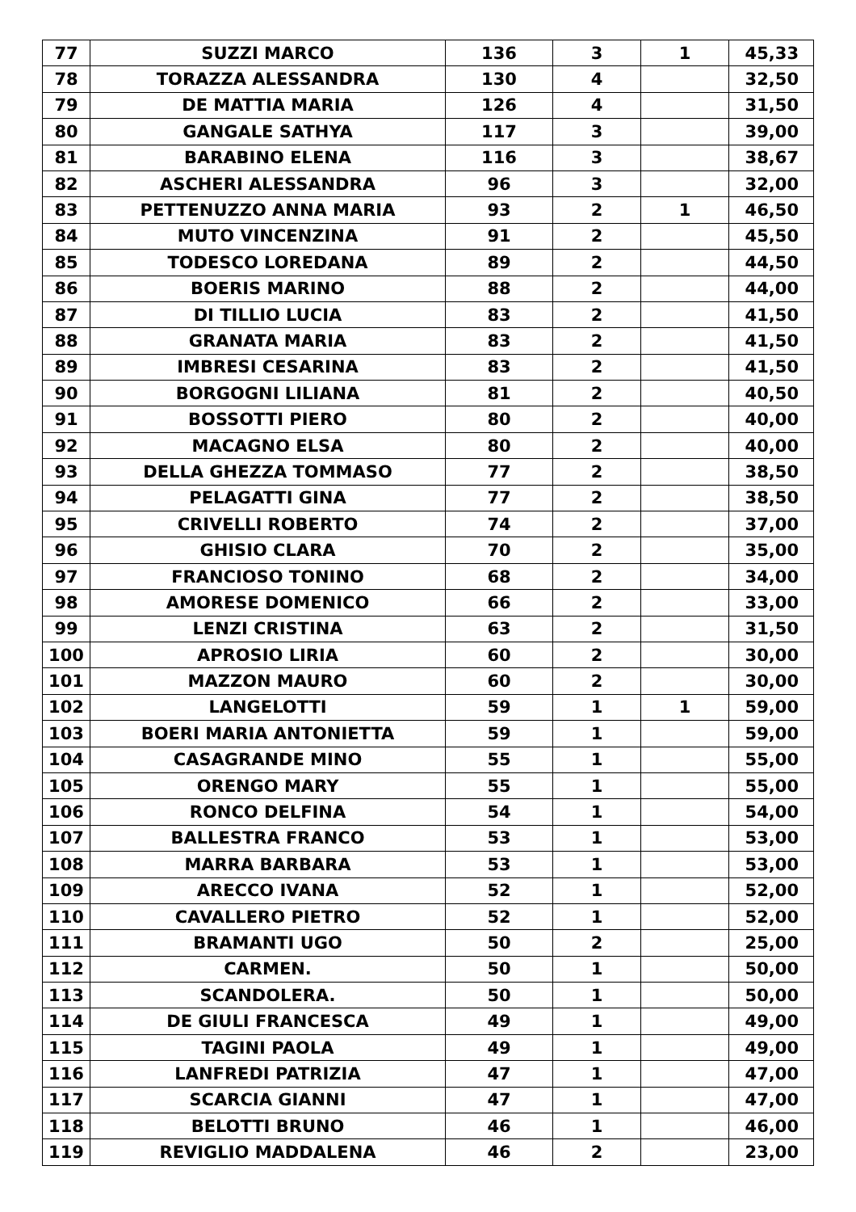| 77 | SUZZI MARCO | 136 | 3 | 1 | 45,33 |
| 78 | TORAZZA ALESSANDRA | 130 | 4 | | 32,50 |
| 79 | DE MATTIA MARIA | 126 | 4 | | 31,50 |
| 80 | GANGALE SATHYA | 117 | 3 | | 39,00 |
| 81 | BARABINO ELENA | 116 | 3 | | 38,67 |
| 82 | ASCHERI ALESSANDRA | 96 | 3 | | 32,00 |
| 83 | PETTENUZZO ANNA MARIA | 93 | 2 | 1 | 46,50 |
| 84 | MUTO VINCENZINA | 91 | 2 | | 45,50 |
| 85 | TODESCO LOREDANA | 89 | 2 | | 44,50 |
| 86 | BOERIS MARINO | 88 | 2 | | 44,00 |
| 87 | DI TILLIO LUCIA | 83 | 2 | | 41,50 |
| 88 | GRANATA MARIA | 83 | 2 | | 41,50 |
| 89 | IMBRESI CESARINA | 83 | 2 | | 41,50 |
| 90 | BORGOGNI LILIANA | 81 | 2 | | 40,50 |
| 91 | BOSSOTTI PIERO | 80 | 2 | | 40,00 |
| 92 | MACAGNO ELSA | 80 | 2 | | 40,00 |
| 93 | DELLA GHEZZA TOMMASO | 77 | 2 | | 38,50 |
| 94 | PELAGATTI GINA | 77 | 2 | | 38,50 |
| 95 | CRIVELLI ROBERTO | 74 | 2 | | 37,00 |
| 96 | GHISIO CLARA | 70 | 2 | | 35,00 |
| 97 | FRANCIOSO TONINO | 68 | 2 | | 34,00 |
| 98 | AMORESE DOMENICO | 66 | 2 | | 33,00 |
| 99 | LENZI CRISTINA | 63 | 2 | | 31,50 |
| 100 | APROSIO LIRIA | 60 | 2 | | 30,00 |
| 101 | MAZZON MAURO | 60 | 2 | | 30,00 |
| 102 | LANGELOTTI | 59 | 1 | 1 | 59,00 |
| 103 | BOERI MARIA ANTONIETTA | 59 | 1 | | 59,00 |
| 104 | CASAGRANDE MINO | 55 | 1 | | 55,00 |
| 105 | ORENGO MARY | 55 | 1 | | 55,00 |
| 106 | RONCO DELFINA | 54 | 1 | | 54,00 |
| 107 | BALLESTRA FRANCO | 53 | 1 | | 53,00 |
| 108 | MARRA BARBARA | 53 | 1 | | 53,00 |
| 109 | ARECCO IVANA | 52 | 1 | | 52,00 |
| 110 | CAVALLERO PIETRO | 52 | 1 | | 52,00 |
| 111 | BRAMANTI UGO | 50 | 2 | | 25,00 |
| 112 | CARMEN. | 50 | 1 | | 50,00 |
| 113 | SCANDOLERA. | 50 | 1 | | 50,00 |
| 114 | DE GIULI FRANCESCA | 49 | 1 | | 49,00 |
| 115 | TAGINI PAOLA | 49 | 1 | | 49,00 |
| 116 | LANFREDI PATRIZIA | 47 | 1 | | 47,00 |
| 117 | SCARCIA GIANNI | 47 | 1 | | 47,00 |
| 118 | BELOTTI BRUNO | 46 | 1 | | 46,00 |
| 119 | REVIGLIO MADDALENA | 46 | 2 | | 23,00 |